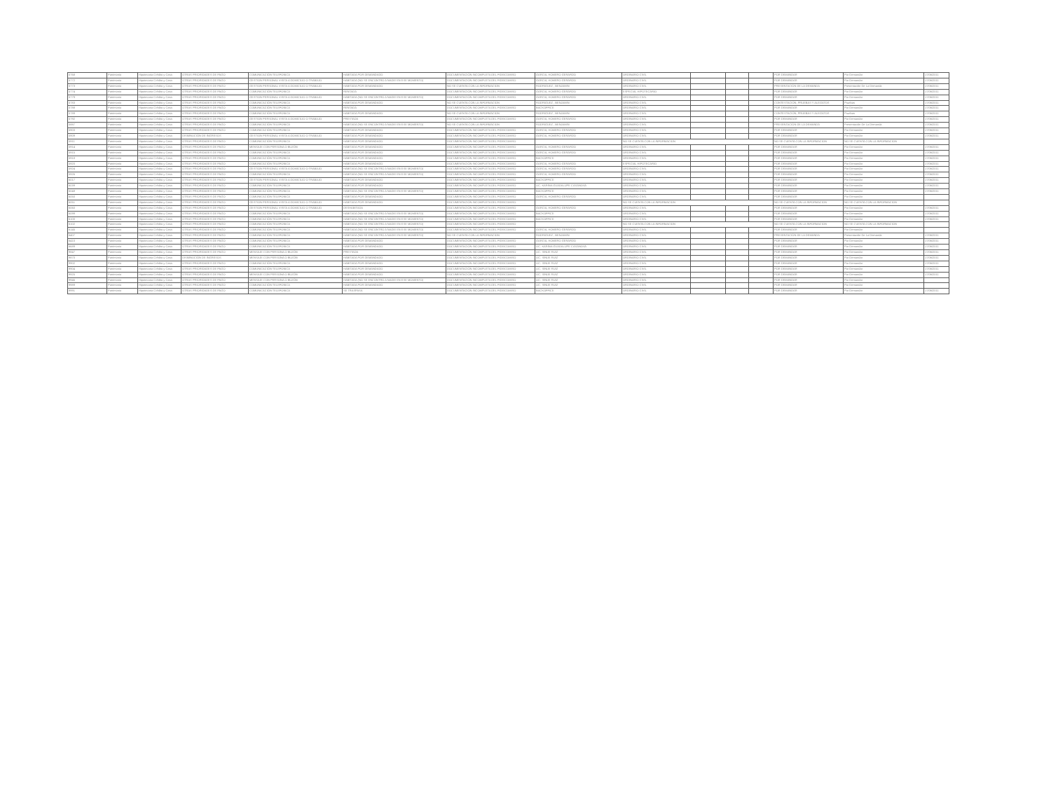| 5768 | Patrimonio | Hipotecaria Crédito y Casa | OTRAS PRIORIDADES DE PAGO | COMUNICACIÓN TELEFONICA | HABITADA POR DEMANDADO | DOCUMENTACIÓN INCOMPLETA DEL FIDEICOMISO | GARCIA, HOMERO GERARDO | ORDINARIO CIVIL | | | | POR DEMANDAR | Por Demandar | 17/06/2011 |
| 5772 | Patrimonio | Hipotecaria Crédito y Casa | OTRAS PRIORIDADES DE PAGO | GESTION PERSONAL VISITA A DOMICILIO O TRABAJO | HABITADA (NO SE ENCONTRO A NADIE EN ESE MOMENTO) | DOCUMENTACIÓN INCOMPLETA DEL FIDEICOMISO | GARCIA, HOMERO GERARDO | ORDINARIO CIVIL | | | | POR DEMANDAR | Por Demandar | 17/06/2011 |
| 5773 | Patrimonio | Hipotecaria Crédito y Casa | OTRAS PRIORIDADES DE PAGO | GESTION PERSONAL VISITA A DOMICILIO O TRABAJO | HABITADA POR DEMANDADO | NO SE CUENTA CON LA INFORMACION | RODRIGUEZ , BENJAMIN | ORDINARIO CIVIL | | | | PRESENTACIÓN DE LA DEMANDA | Presentación De La Demanda | 17/06/2011 |
| 5774 | Patrimonio | Hipotecaria Crédito y Casa | OTRAS PRIORIDADES DE PAGO | COMUNICACIÓN TELEFONICA | RENTADA | DOCUMENTACIÓN INCOMPLETA DEL FIDEICOMISO | GARCIA, HOMERO GERARDO | ESPECIAL HIPOTECARIO | | | | POR DEMANDAR | Por Demandar | 17/06/2011 |
| 5779 | Patrimonio | Hipotecaria Crédito y Casa | OTRAS PRIORIDADES DE PAGO | GESTION PERSONAL VISITA A DOMICILIO O TRABAJO | HABITADA (NO SE ENCONTRO A NADIE EN ESE MOMENTO) | DOCUMENTACIÓN INCOMPLETA DEL FIDEICOMISO | GARCIA, HOMERO GERARDO | ORDINARIO CIVIL | | | | POR DEMANDAR | Por Demandar | 17/06/2011 |
| 5783 | Patrimonio | Hipotecaria Crédito y Casa | OTRAS PRIORIDADES DE PAGO | COMUNICACIÓN TELEFONICA | HABITADA POR DEMANDADO | NO SE CUENTA CON LA INFORMACION | RODRIGUEZ , BENJAMIN | ORDINARIO CIVIL | | | | CONTESTACIÓN, PRUEBAS Y ALEGATOS | Pruebas | 17/06/2011 |
| 5788 | Patrimonio | Hipotecaria Crédito y Casa | OTRAS PRIORIDADES DE PAGO | COMUNICACIÓN TELEFONICA | RENTADA | DOCUMENTACIÓN INCOMPLETA DEL FIDEICOMISO | BACKOFFICE | ORDINARIO CIVIL | | | | POR DEMANDAR | Por Demandar | 17/06/2011 |
| 5789 | Patrimonio | Hipotecaria Crédito y Casa | OTRAS PRIORIDADES DE PAGO | COMUNICACIÓN TELEFONICA | HABITADA POR DEMANDADO | NO SE CUENTA CON LA INFORMACION | RODRIGUEZ , BENJAMIN | ORDINARIO CIVIL | | | | CONTESTACIÓN, PRUEBAS Y ALEGATOS | Pruebas | 17/06/2011 |
| 5792 | Patrimonio | Hipotecaria Crédito y Casa | OTRAS PRIORIDADES DE PAGO | GESTION PERSONAL VISITA A DOMICILIO O TRABAJO | PRESTADA | DOCUMENTACIÓN INCOMPLETA DEL FIDEICOMISO | GARCIA, HOMERO GERARDO | ORDINARIO CIVIL | | | | POR DEMANDAR | Por Demandar | 17/06/2011 |
| 5887 | Patrimonio | Hipotecaria Crédito y Casa | OTRAS PRIORIDADES DE PAGO | COMUNICACIÓN TELEFONICA | HABITADA (NO SE ENCONTRO A NADIE EN ESE MOMENTO) | NO SE CUENTA CON LA INFORMACION | RODRIGUEZ , BENJAMIN | ORDINARIO CIVIL | | | | PRESENTACIÓN DE LA DEMANDA | Presentación De La Demanda | 17/06/2011 |
| 5903 | Patrimonio | Hipotecaria Crédito y Casa | OTRAS PRIORIDADES DE PAGO | COMUNICACIÓN TELEFONICA | HABITADA POR DEMANDADO | DOCUMENTACIÓN INCOMPLETA DEL FIDEICOMISO | GARCIA, HOMERO GERARDO | ORDINARIO CIVIL | | | | POR DEMANDAR | Por Demandar | 17/06/2011 |
| 5909 | Patrimonio | Hipotecaria Crédito y Casa | DISMINUCIÓN DE INGRESOS | GESTION PERSONAL VISITA A DOMICILIO O TRABAJO | HABITADA POR DEMANDADO | DOCUMENTACIÓN INCOMPLETA DEL FIDEICOMISO | GARCIA, HOMERO GERARDO | ORDINARIO CIVIL | | | | POR DEMANDAR | Por Demandar | 17/06/2011 |
| 5911 | Patrimonio | Hipotecaria Crédito y Casa | OTRAS PRIORIDADES DE PAGO | COMUNICACIÓN TELEFONICA | HABITADA POR DEMANDADO | DOCUMENTACIÓN INCOMPLETA DEL FIDEICOMISO | | NO SE CUENTA CON LA INFORMACION | | | | NO SE CUENTA CON LA INFORMACION | NO SE CUENTA CON LA INFORMACION | |
| 5914 | Patrimonio | Hipotecaria Crédito y Casa | OTRAS PRIORIDADES DE PAGO | MENSAJE CON PERSONA O BUZÓN | HABITADA POR DEMANDADO | DOCUMENTACIÓN INCOMPLETA DEL FIDEICOMISO | GARCIA, HOMERO GERARDO | ORDINARIO CIVIL | | | | POR DEMANDAR | Por Demandar | 17/06/2011 |
| 5915 | Patrimonio | Hipotecaria Crédito y Casa | OTRAS PRIORIDADES DE PAGO | COMUNICACIÓN TELEFONICA | HABITADA POR DEMANDADO | DOCUMENTACIÓN INCOMPLETA DEL FIDEICOMISO | GARCIA, HOMERO GERARDO | ORDINARIO CIVIL | | | | POR DEMANDAR | Por Demandar | 17/06/2011 |
| 5918 | Patrimonio | Hipotecaria Crédito y Casa | OTRAS PRIORIDADES DE PAGO | COMUNICACIÓN TELEFONICA | HABITADA POR DEMANDADO | DOCUMENTACIÓN INCOMPLETA DEL FIDEICOMISO | BACKOFFICE | ORDINARIO CIVIL | | | | POR DEMANDAR | Por Demandar | 17/06/2011 |
| 5920 | Patrimonio | Hipotecaria Crédito y Casa | OTRAS PRIORIDADES DE PAGO | COMUNICACIÓN TELEFONICA | HABITADA POR DEMANDADO | DOCUMENTACIÓN INCOMPLETA DEL FIDEICOMISO | GARCIA, HOMERO GERARDO | ESPECIAL HIPOTECARIO | | | | POR DEMANDAR | Por Demandar | 17/06/2011 |
| 5924 | Patrimonio | Hipotecaria Crédito y Casa | OTRAS PRIORIDADES DE PAGO | GESTION PERSONAL VISITA A DOMICILIO O TRABAJO | HABITADA (NO SE ENCONTRO A NADIE EN ESE MOMENTO) | DOCUMENTACIÓN INCOMPLETA DEL FIDEICOMISO | GARCIA, HOMERO GERARDO | ORDINARIO CIVIL | | | | POR DEMANDAR | Por Demandar | 17/06/2011 |
| 5926 | Patrimonio | Hipotecaria Crédito y Casa | OTRAS PRIORIDADES DE PAGO | COMUNICACIÓN TELEFONICA | HABITADA (NO SE ENCONTRO A NADIE EN ESE MOMENTO) | DOCUMENTACIÓN INCOMPLETA DEL FIDEICOMISO | GARCIA, HOMERO GERARDO | ORDINARIO CIVIL | | | | POR DEMANDAR | Por Demandar | 17/06/2011 |
| 6017 | Patrimonio | Hipotecaria Crédito y Casa | OTRAS PRIORIDADES DE PAGO | GESTION PERSONAL VISITA A DOMICILIO O TRABAJO | HABITADA POR DEMANDADO | DOCUMENTACIÓN INCOMPLETA DEL FIDEICOMISO | BACKOFFICE | ORDINARIO CIVIL | | | | POR DEMANDAR | Por Demandar | 17/06/2011 |
| 6039 | Patrimonio | Hipotecaria Crédito y Casa | OTRAS PRIORIDADES DE PAGO | COMUNICACIÓN TELEFONICA | HABITADA POR DEMANDADO | DOCUMENTACIÓN INCOMPLETA DEL FIDEICOMISO | LIC. KARINA GUADALUPE CASANOVA | ORDINARIO CIVIL | | | | POR DEMANDAR | Por Demandar | 17/06/2011 |
| 6048 | Patrimonio | Hipotecaria Crédito y Casa | OTRAS PRIORIDADES DE PAGO | COMUNICACIÓN TELEFONICA | HABITADA (NO SE ENCONTRO A NADIE EN ESE MOMENTO) | DOCUMENTACIÓN INCOMPLETA DEL FIDEICOMISO | BACKOFFICE | ORDINARIO CIVIL | | | | POR DEMANDAR | Por Demandar | 17/06/2011 |
| 6050 | Patrimonio | Hipotecaria Crédito y Casa | OTRAS PRIORIDADES DE PAGO | COMUNICACIÓN TELEFONICA | HABITADA POR DEMANDADO | DOCUMENTACIÓN INCOMPLETA DEL FIDEICOMISO | GARCIA, HOMERO GERARDO | ORDINARIO CIVIL | | | | POR DEMANDAR | Por Demandar | |
| 6051 | Patrimonio | Hipotecaria Crédito y Casa | OTRAS PRIORIDADES DE PAGO | GESTION PERSONAL VISITA A DOMICILIO O TRABAJO | HABITADA POR DEMANDADO | DOCUMENTACIÓN INCOMPLETA DEL FIDEICOMISO | | NO SE CUENTA CON LA INFORMACION | | | | NO SE CUENTA CON LA INFORMACION | NO SE CUENTA CON LA INFORMACION | |
| 6060 | Patrimonio | Hipotecaria Crédito y Casa | OTRAS PRIORIDADES DE PAGO | GESTION PERSONAL VISITA A DOMICILIO O TRABAJO | DESHABITADA | DOCUMENTACIÓN INCOMPLETA DEL FIDEICOMISO | GARCIA, HOMERO GERARDO | ORDINARIO CIVIL | | | | POR DEMANDAR | Por Demandar | 17/06/2011 |
| 6099 | Patrimonio | Hipotecaria Crédito y Casa | OTRAS PRIORIDADES DE PAGO | COMUNICACIÓN TELEFONICA | HABITADA (NO SE ENCONTRO A NADIE EN ESE MOMENTO) | DOCUMENTACIÓN INCOMPLETA DEL FIDEICOMISO | BACKOFFICE | ORDINARIO CIVIL | | | | POR DEMANDAR | Por Demandar | 17/06/2011 |
| 6100 | Patrimonio | Hipotecaria Crédito y Casa | OTRAS PRIORIDADES DE PAGO | COMUNICACIÓN TELEFONICA | HABITADA (NO SE ENCONTRO A NADIE EN ESE MOMENTO) | DOCUMENTACIÓN INCOMPLETA DEL FIDEICOMISO | BACKOFFICE | ORDINARIO CIVIL | | | | POR DEMANDAR | Por Demandar | 17/06/2011 |
| 6102 | Patrimonio | Hipotecaria Crédito y Casa | OTRAS PRIORIDADES DE PAGO | COMUNICACIÓN TELEFONICA | HABITADA (NO SE ENCONTRO A NADIE EN ESE MOMENTO) | DOCUMENTACIÓN INCOMPLETA DEL FIDEICOMISO | | NO SE CUENTA CON LA INFORMACION | | | | NO SE CUENTA CON LA INFORMACION | NO SE CUENTA CON LA INFORMACION | |
| 6145 | Patrimonio | Hipotecaria Crédito y Casa | OTRAS PRIORIDADES DE PAGO | COMUNICACIÓN TELEFONICA | HABITADA (NO SE ENCONTRO A NADIE EN ESE MOMENTO) | DOCUMENTACIÓN INCOMPLETA DEL FIDEICOMISO | GARCIA, HOMERO GERARDO | ORDINARIO CIVIL | | | | POR DEMANDAR | Por Demandar | |
| 6407 | Patrimonio | Hipotecaria Crédito y Casa | OTRAS PRIORIDADES DE PAGO | COMUNICACIÓN TELEFONICA | HABITADA (NO SE ENCONTRO A NADIE EN ESE MOMENTO) | NO SE CUENTA CON LA INFORMACION | RODRIGUEZ , BENJAMIN | ORDINARIO CIVIL | | | | PRESENTACIÓN DE LA DEMANDA | Presentación De La Demanda | 17/06/2011 |
| 6410 | Patrimonio | Hipotecaria Crédito y Casa | OTRAS PRIORIDADES DE PAGO | COMUNICACIÓN TELEFONICA | HABITADA POR DEMANDADO | DOCUMENTACIÓN INCOMPLETA DEL FIDEICOMISO | GARCIA, HOMERO GERARDO | ORDINARIO CIVIL | | | | POR DEMANDAR | Por Demandar | 17/06/2011 |
| 6689 | Patrimonio | Hipotecaria Crédito y Casa | OTRAS PRIORIDADES DE PAGO | COMUNICACIÓN TELEFONICA | HABITADA POR DEMANDADO | DOCUMENTACIÓN INCOMPLETA DEL FIDEICOMISO | LIC. KARINA GUADALUPE CASANOVA | ORDINARIO CIVIL | | | | POR DEMANDAR | Por Demandar | 17/06/2011 |
| 9847 | Patrimonio | Hipotecaria Crédito y Casa | OTRAS PRIORIDADES DE PAGO | MENSAJE CON PERSONA O BUZÓN | PRESTADA | DOCUMENTACIÓN INCOMPLETA DEL FIDEICOMISO | LIC. SINUE RUIZ | ORDINARIO CIVIL | | | | POR DEMANDAR | Por Demandar | 17/06/2011 |
| 9870 | Patrimonio | Hipotecaria Crédito y Casa | DISMINUCIÓN DE INGRESOS | MENSAJE CON PERSONA O BUZÓN | HABITADA POR DEMANDADO | DOCUMENTACIÓN INCOMPLETA DEL FIDEICOMISO | LIC. SINUE RUIZ | ORDINARIO CIVIL | | | | POR DEMANDAR | Por Demandar | 17/06/2011 |
| 9902 | Patrimonio | Hipotecaria Crédito y Casa | OTRAS PRIORIDADES DE PAGO | COMUNICACIÓN TELEFONICA | HABITADA POR DEMANDADO | DOCUMENTACIÓN INCOMPLETA DEL FIDEICOMISO | LIC. SINUE RUIZ | ORDINARIO CIVIL | | | | POR DEMANDAR | Por Demandar | 17/06/2011 |
| 9904 | Patrimonio | Hipotecaria Crédito y Casa | OTRAS PRIORIDADES DE PAGO | COMUNICACIÓN TELEFONICA | HABITADA POR DEMANDADO | DOCUMENTACIÓN INCOMPLETA DEL FIDEICOMISO | LIC. SINUE RUIZ | ORDINARIO CIVIL | | | | POR DEMANDAR | Por Demandar | 17/06/2011 |
| 9925 | Patrimonio | Hipotecaria Crédito y Casa | OTRAS PRIORIDADES DE PAGO | MENSAJE CON PERSONA O BUZÓN | HABITADA POR DEMANDADO | DOCUMENTACIÓN INCOMPLETA DEL FIDEICOMISO | LIC. SINUE RUIZ | ORDINARIO CIVIL | | | | POR DEMANDAR | Por Demandar | 17/06/2011 |
| 9946 | Patrimonio | Hipotecaria Crédito y Casa | OTRAS PRIORIDADES DE PAGO | MENSAJE CON PERSONA O BUZÓN | HABITADA (NO SE ENCONTRO A NADIE EN ESE MOMENTO) | DOCUMENTACIÓN INCOMPLETA DEL FIDEICOMISO | LIC. SINUE RUIZ | ORDINARIO CIVIL | | | | POR DEMANDAR | Por Demandar | |
| 9989 | Patrimonio | Hipotecaria Crédito y Casa | OTRAS PRIORIDADES DE PAGO | COMUNICACIÓN TELEFONICA | HABITADA POR DEMANDADO | DOCUMENTACIÓN INCOMPLETA DEL FIDEICOMISO | LIC. SINUE RUIZ | ORDINARIO CIVIL | | | | POR DEMANDAR | Por Demandar | |
| 9991 | Patrimonio | Hipotecaria Crédito y Casa | OTRAS PRIORIDADES DE PAGO | COMUNICACIÓN TELEFONICA | SE TRASPASA | DOCUMENTACIÓN INCOMPLETA DEL FIDEICOMISO | BACKOFFICE | ORDINARIO CIVIL | | | | POR DEMANDAR | Por Demandar | 17/06/2011 |